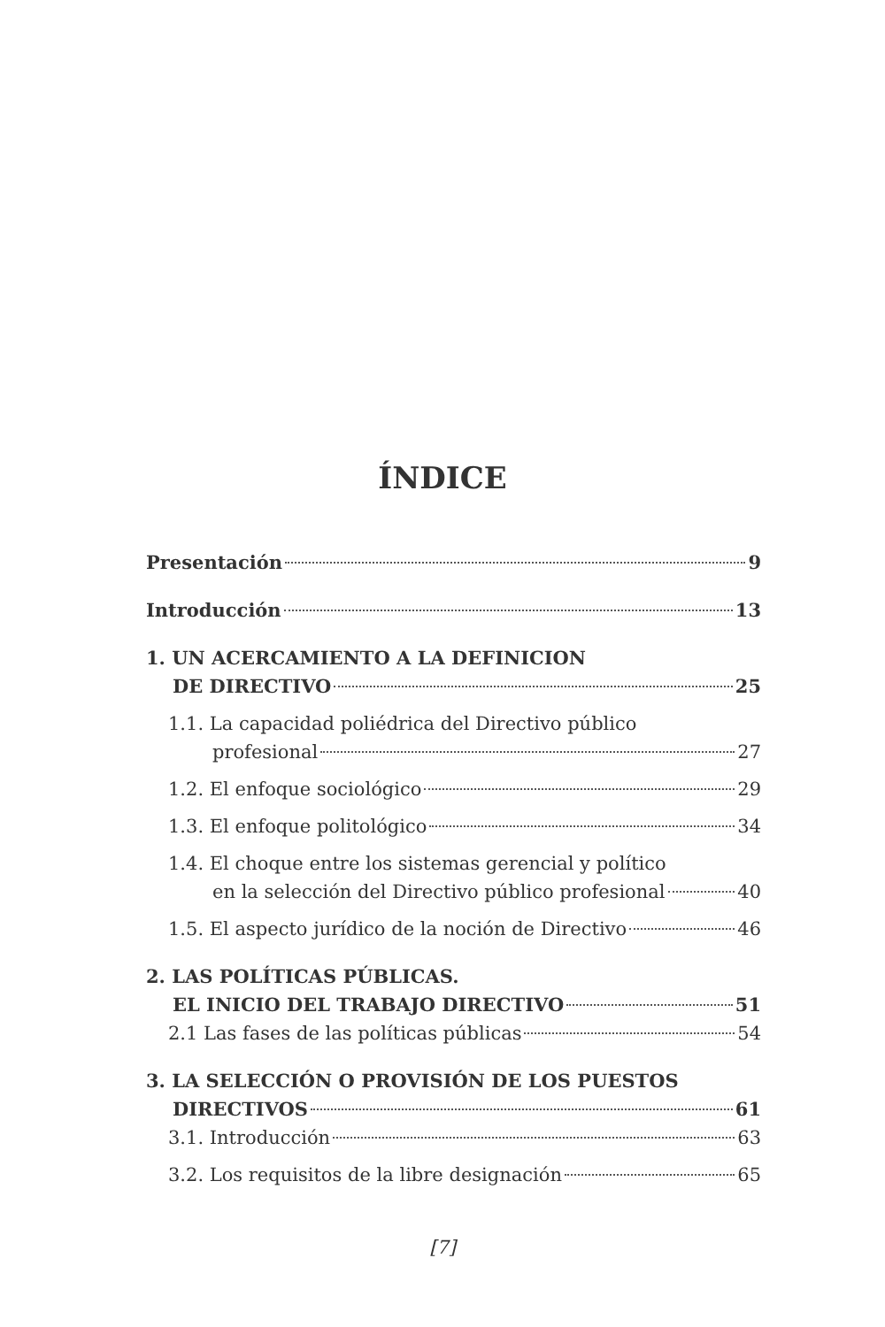ÍNDICE
Presentación 9
Introducción 13
1. UN ACERCAMIENTO A LA DEFINICION
DE DIRECTIVO 25
1.1. La capacidad poliédrica del Directivo público
profesional 27
1.2. El enfoque sociológico 29
1.3. El enfoque politológico 34
1.4. El choque entre los sistemas gerencial y político
en la selección del Directivo público profesional 40
1.5. El aspecto jurídico de la noción de Directivo 46
2. LAS POLÍTICAS PÚBLICAS.
EL INICIO DEL TRABAJO DIRECTIVO 51
2.1 Las fases de las políticas públicas 54
3. LA SELECCIÓN O PROVISIÓN DE LOS PUESTOS
DIRECTIVOS 61
3.1. Introducción 63
3.2. Los requisitos de la libre designación 65
[7]